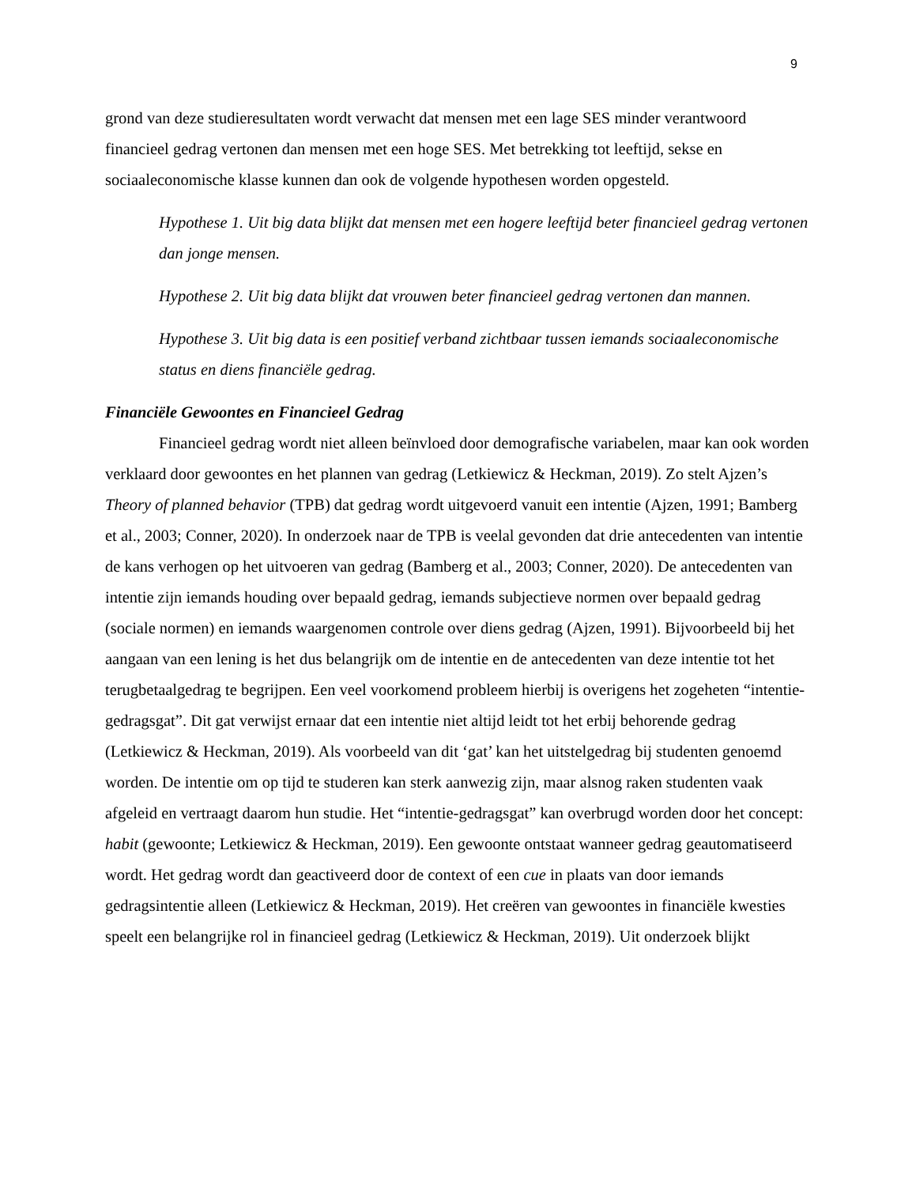9
grond van deze studieresultaten wordt verwacht dat mensen met een lage SES minder verantwoord financieel gedrag vertonen dan mensen met een hoge SES. Met betrekking tot leeftijd, sekse en sociaaleconomische klasse kunnen dan ook de volgende hypothesen worden opgesteld.
Hypothese 1. Uit big data blijkt dat mensen met een hogere leeftijd beter financieel gedrag vertonen dan jonge mensen.
Hypothese 2. Uit big data blijkt dat vrouwen beter financieel gedrag vertonen dan mannen.
Hypothese 3. Uit big data is een positief verband zichtbaar tussen iemands sociaaleconomische status en diens financiële gedrag.
Financiële Gewoontes en Financieel Gedrag
Financieel gedrag wordt niet alleen beïnvloed door demografische variabelen, maar kan ook worden verklaard door gewoontes en het plannen van gedrag (Letkiewicz & Heckman, 2019). Zo stelt Ajzen’s Theory of planned behavior (TPB) dat gedrag wordt uitgevoerd vanuit een intentie (Ajzen, 1991; Bamberg et al., 2003; Conner, 2020). In onderzoek naar de TPB is veelal gevonden dat drie antecedenten van intentie de kans verhogen op het uitvoeren van gedrag (Bamberg et al., 2003; Conner, 2020). De antecedenten van intentie zijn iemands houding over bepaald gedrag, iemands subjectieve normen over bepaald gedrag (sociale normen) en iemands waargenomen controle over diens gedrag (Ajzen, 1991). Bijvoorbeeld bij het aangaan van een lening is het dus belangrijk om de intentie en de antecedenten van deze intentie tot het terugbetaalgedrag te begrijpen. Een veel voorkomend probleem hierbij is overigens het zogeheten “intentie-gedragsgat”. Dit gat verwijst ernaar dat een intentie niet altijd leidt tot het erbij behorende gedrag (Letkiewicz & Heckman, 2019). Als voorbeeld van dit ‘gat’ kan het uitstelgedrag bij studenten genoemd worden. De intentie om op tijd te studeren kan sterk aanwezig zijn, maar alsnog raken studenten vaak afgeleid en vertraagt daarom hun studie. Het “intentie-gedragsgat” kan overbrugd worden door het concept: habit (gewoonte; Letkiewicz & Heckman, 2019). Een gewoonte ontstaat wanneer gedrag geautomatiseerd wordt. Het gedrag wordt dan geactiveerd door de context of een cue in plaats van door iemands gedragsintentie alleen (Letkiewicz & Heckman, 2019). Het creëren van gewoontes in financiële kwesties speelt een belangrijke rol in financieel gedrag (Letkiewicz & Heckman, 2019). Uit onderzoek blijkt